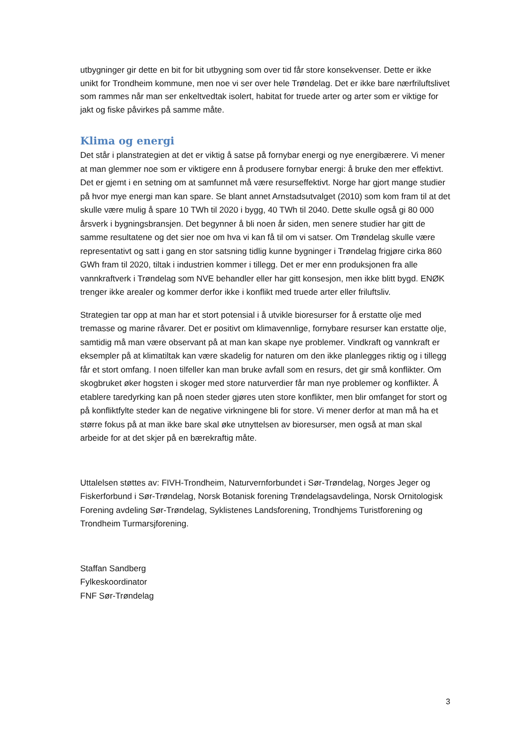utbygninger gir dette en bit for bit utbygning som over tid får store konsekvenser. Dette er ikke unikt for Trondheim kommune, men noe vi ser over hele Trøndelag. Det er ikke bare nærfriluftslivet som rammes når man ser enkeltvedtak isolert, habitat for truede arter og arter som er viktige for jakt og fiske påvirkes på samme måte.
Klima og energi
Det står i planstrategien at det er viktig å satse på fornybar energi og nye energibærere. Vi mener at man glemmer noe som er viktigere enn å produsere fornybar energi: å bruke den mer effektivt. Det er gjemt i en setning om at samfunnet må være resurseffektivt. Norge har gjort mange studier på hvor mye energi man kan spare. Se blant annet Arnstadsutvalget (2010) som kom fram til at det skulle være mulig å spare 10 TWh til 2020 i bygg, 40 TWh til 2040. Dette skulle også gi 80 000 årsverk i bygningsbransjen. Det begynner å bli noen år siden, men senere studier har gitt de samme resultatene og det sier noe om hva vi kan få til om vi satser. Om Trøndelag skulle være representativt og satt i gang en stor satsning tidlig kunne bygninger i Trøndelag frigjøre cirka 860 GWh fram til 2020, tiltak i industrien kommer i tillegg. Det er mer enn produksjonen fra alle vannkraftverk i Trøndelag som NVE behandler eller har gitt konsesjon, men ikke blitt bygd. ENØK trenger ikke arealer og kommer derfor ikke i konflikt med truede arter eller friluftsliv.
Strategien tar opp at man har et stort potensial i å utvikle bioresurser for å erstatte olje med tremasse og marine råvarer. Det er positivt om klimavennlige, fornybare resurser kan erstatte olje, samtidig må man være observant på at man kan skape nye problemer. Vindkraft og vannkraft er eksempler på at klimatiltak kan være skadelig for naturen om den ikke planlegges riktig og i tillegg får et stort omfang. I noen tilfeller kan man bruke avfall som en resurs, det gir små konflikter. Om skogbruket øker hogsten i skoger med store naturverdier får man nye problemer og konflikter. Å etablere taredyrking kan på noen steder gjøres uten store konflikter, men blir omfanget for stort og på konfliktfylte steder kan de negative virkningene bli for store. Vi mener derfor at man må ha et større fokus på at man ikke bare skal øke utnyttelsen av bioresurser, men også at man skal arbeide for at det skjer på en bærekraftig måte.
Uttalelsen støttes av: FIVH-Trondheim, Naturvernforbundet i Sør-Trøndelag, Norges Jeger og Fiskerforbund i Sør-Trøndelag, Norsk Botanisk forening Trøndelagsavdelinga, Norsk Ornitologisk Forening avdeling Sør-Trøndelag, Syklistenes Landsforening, Trondhjems Turistforening og Trondheim Turmarsjforening.
Staffan Sandberg
Fylkeskoordinator
FNF Sør-Trøndelag
3